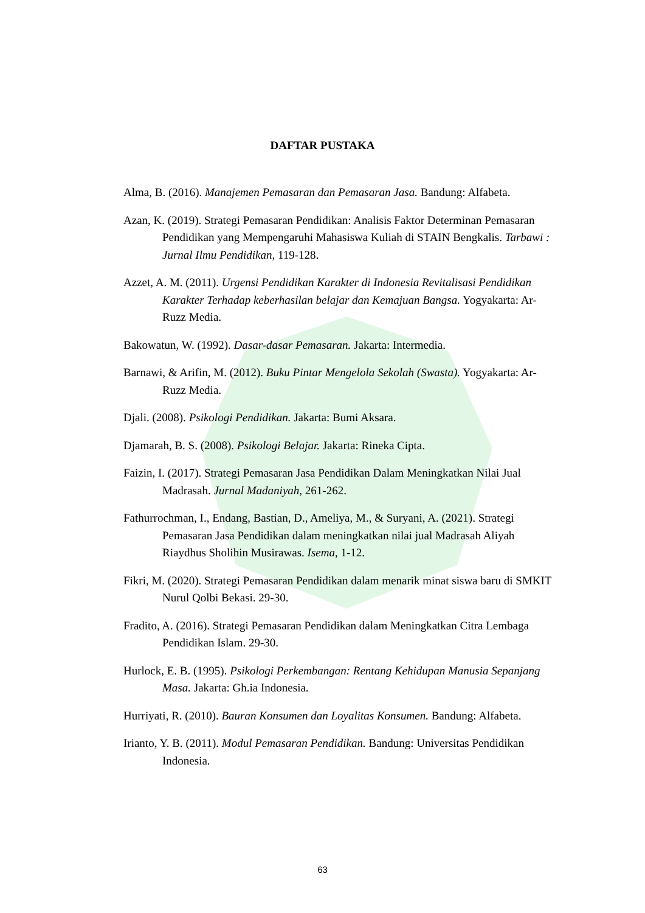DAFTAR PUSTAKA
Alma, B. (2016). Manajemen Pemasaran dan Pemasaran Jasa. Bandung: Alfabeta.
Azan, K. (2019). Strategi Pemasaran Pendidikan: Analisis Faktor Determinan Pemasaran Pendidikan yang Mempengaruhi Mahasiswa Kuliah di STAIN Bengkalis. Tarbawi : Jurnal Ilmu Pendidikan, 119-128.
Azzet, A. M. (2011). Urgensi Pendidikan Karakter di Indonesia Revitalisasi Pendidikan Karakter Terhadap keberhasilan belajar dan Kemajuan Bangsa. Yogyakarta: Ar-Ruzz Media.
Bakowatun, W. (1992). Dasar-dasar Pemasaran. Jakarta: Intermedia.
Barnawi, & Arifin, M. (2012). Buku Pintar Mengelola Sekolah (Swasta). Yogyakarta: Ar-Ruzz Media.
Djali. (2008). Psikologi Pendidikan. Jakarta: Bumi Aksara.
Djamarah, B. S. (2008). Psikologi Belajar. Jakarta: Rineka Cipta.
Faizin, I. (2017). Strategi Pemasaran Jasa Pendidikan Dalam Meningkatkan Nilai Jual Madrasah. Jurnal Madaniyah, 261-262.
Fathurrochman, I., Endang, Bastian, D., Ameliya, M., & Suryani, A. (2021). Strategi Pemasaran Jasa Pendidikan dalam meningkatkan nilai jual Madrasah Aliyah Riaydhus Sholihin Musirawas. Isema, 1-12.
Fikri, M. (2020). Strategi Pemasaran Pendidikan dalam menarik minat siswa baru di SMKIT Nurul Qolbi Bekasi. 29-30.
Fradito, A. (2016). Strategi Pemasaran Pendidikan dalam Meningkatkan Citra Lembaga Pendidikan Islam. 29-30.
Hurlock, E. B. (1995). Psikologi Perkembangan: Rentang Kehidupan Manusia Sepanjang Masa. Jakarta: Gh.ia Indonesia.
Hurriyati, R. (2010). Bauran Konsumen dan Loyalitas Konsumen. Bandung: Alfabeta.
Irianto, Y. B. (2011). Modul Pemasaran Pendidikan. Bandung: Universitas Pendidikan Indonesia.
63